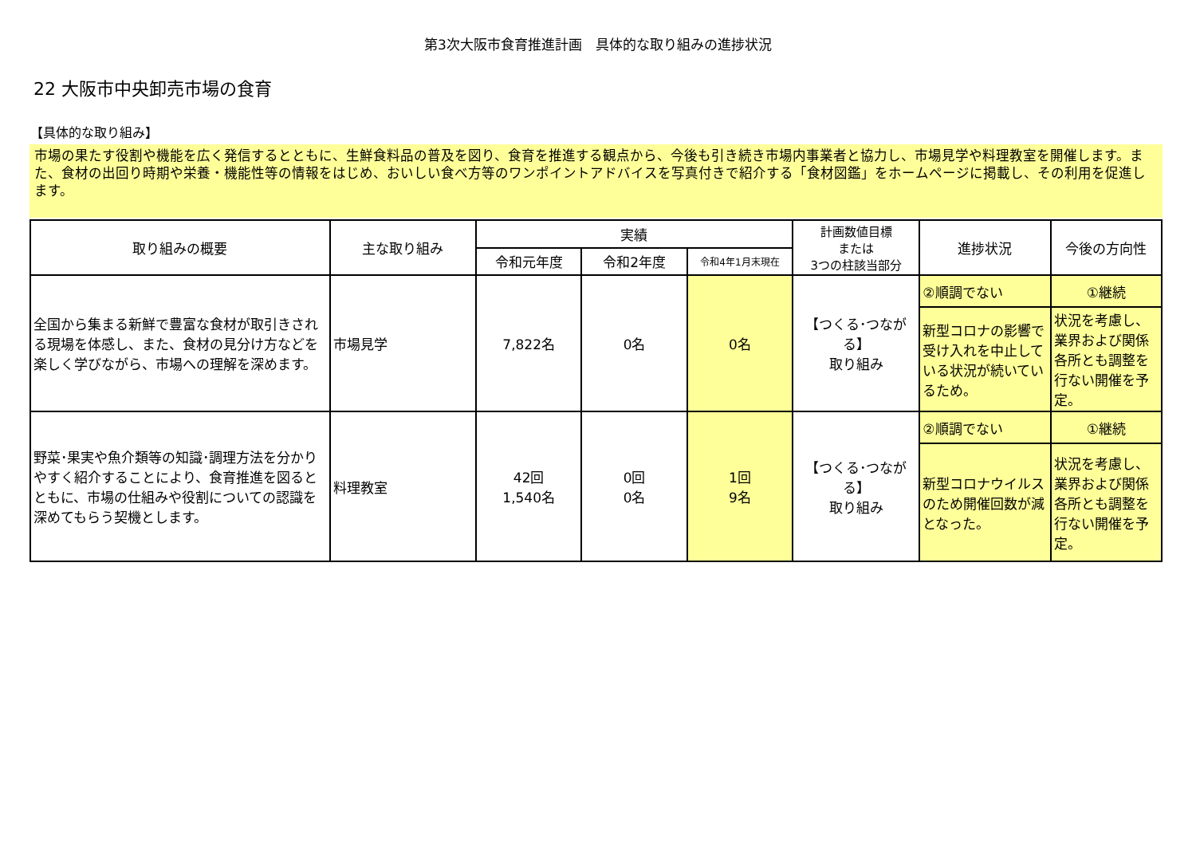第3次大阪市食育推進計画　具体的な取り組みの進捗状況
22 大阪市中央卸売市場の食育
【具体的な取り組み】
市場の果たす役割や機能を広く発信するとともに、生鮮食料品の普及を図り、食育を推進する観点から、今後も引き続き市場内事業者と協力し、市場見学や料理教室を開催します。また、食材の出回り時期や栄養・機能性等の情報をはじめ、おいしい食べ方等のワンポイントアドバイスを写真付きで紹介する「食材図鑑」をホームページに掲載し、その利用を促進します。
| 取り組みの概要 | 主な取り組み | 実績 | | | 計画数値目標 または 3つの柱該当部分 | 進捗状況 | 今後の方向性 |
| --- | --- | --- | --- | --- | --- | --- | --- |
| | | 令和元年度 | 令和2年度 | 令和4年1月末現在 | | | |
| 全国から集まる新鮮で豊富な食材が取引きされる現場を体感し、また、食材の見分け方などを楽しく学びながら、市場への理解を深めます。 | 市場見学 | 7,822名 | 0名 | 0名 | 【つくる･つながる】 取り組み | ②順調でない | ①継続 |
| | | | | | | 新型コロナの影響で受け入れを中止している状況が続いているため。 | 状況を考慮し、業界および関係各所とも調整を行ない開催を予定。 |
| 野菜･果実や魚介類等の知識･調理方法を分かりやすく紹介することにより、食育推進を図るとともに、市場の仕組みや役割についての認識を深めてもらう契機とします。 | 料理教室 | 42回 1,540名 | 0回 0名 | 1回 9名 | 【つくる･つながる】 取り組み | ②順調でない | ①継続 |
| | | | | | | 新型コロナウイルスのため開催回数が減となった。 | 状況を考慮し、業界および関係各所とも調整を行ない開催を予定。 |